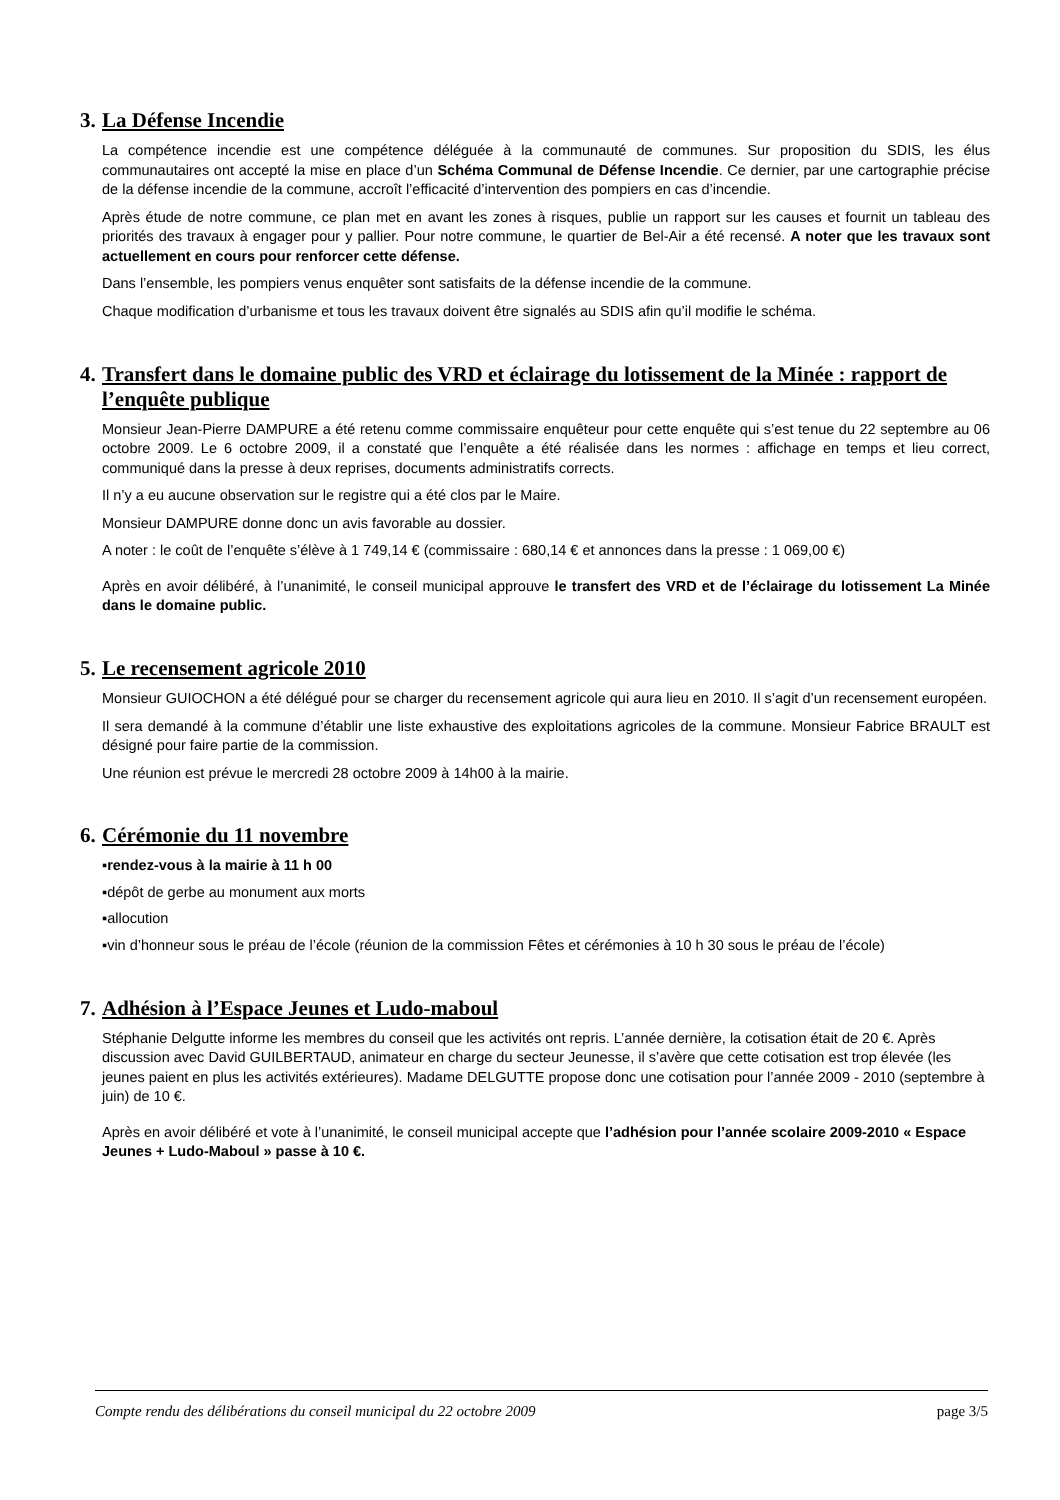3. La Défense Incendie
La compétence incendie est une compétence déléguée à la communauté de communes. Sur proposition du SDIS, les élus communautaires ont accepté la mise en place d’un Schéma Communal de Défense Incendie. Ce dernier, par une cartographie précise de la défense incendie de la commune, accroît l’efficacité d’intervention des pompiers en cas d’incendie.
Après étude de notre commune, ce plan met en avant les zones à risques, publie un rapport sur les causes et fournit un tableau des priorités des travaux à engager pour y pallier. Pour notre commune, le quartier de Bel-Air a été recensé. A noter que les travaux sont actuellement en cours pour renforcer cette défense.
Dans l’ensemble, les pompiers venus enquêter sont satisfaits de la défense incendie de la commune.
Chaque modification d’urbanisme et tous les travaux doivent être signalés au SDIS afin qu’il modifie le schéma.
4. Transfert dans le domaine public des VRD et éclairage du lotissement de la Minée : rapport de l’enquête publique
Monsieur Jean-Pierre DAMPURE a été retenu comme commissaire enquêteur pour cette enquête qui s’est tenue du 22 septembre au 06 octobre 2009. Le 6 octobre 2009, il a constaté que l’enquête a été réalisée dans les normes : affichage en temps et lieu correct, communiqué dans la presse à deux reprises, documents administratifs corrects.
Il n’y a eu aucune observation sur le registre qui a été clos par le Maire.
Monsieur DAMPURE donne donc un avis favorable au dossier.
A noter : le coût de l’enquête s’élève à 1 749,14 € (commissaire : 680,14 € et annonces dans la presse : 1 069,00 €)
Après en avoir délibéré, à l’unanimité, le conseil municipal approuve le transfert des VRD et de l’éclairage du lotissement La Minée dans le domaine public.
5. Le recensement agricole 2010
Monsieur GUIOCHON a été délégué pour se charger du recensement agricole qui aura lieu en 2010. Il s’agit d’un recensement européen.
Il sera demandé à la commune d’établir une liste exhaustive des exploitations agricoles de la commune. Monsieur Fabrice BRAULT est désigné pour faire partie de la commission.
Une réunion est prévue le mercredi 28 octobre 2009 à 14h00 à la mairie.
6. Cérémonie du 11 novembre
▪rendez-vous à la mairie à 11 h 00
▪dépôt de gerbe au monument aux morts
▪allocution
▪vin d’honneur sous le préau de l’école (réunion de la commission Fêtes et cérémonies à 10 h 30 sous le préau de l’école)
7. Adhésion à l’Espace Jeunes et Ludo-maboul
Stéphanie Delgutte informe les membres du conseil que les activités ont repris. L’année dernière, la cotisation était de 20 €. Après discussion avec David GUILBERTAUD, animateur en charge du secteur Jeunesse, il s’avère que cette cotisation est trop élevée (les jeunes paient en plus les activités extérieures). Madame DELGUTTE propose donc une cotisation pour l’année 2009 - 2010 (septembre à juin) de 10 €.
Après en avoir délibéré et vote à l’unanimité, le conseil municipal accepte que l’adhésion pour l’année scolaire 2009-2010 « Espace Jeunes + Ludo-Maboul » passe à 10 €.
Compte rendu des délibérations du conseil municipal du 22 octobre 2009 page 3/5